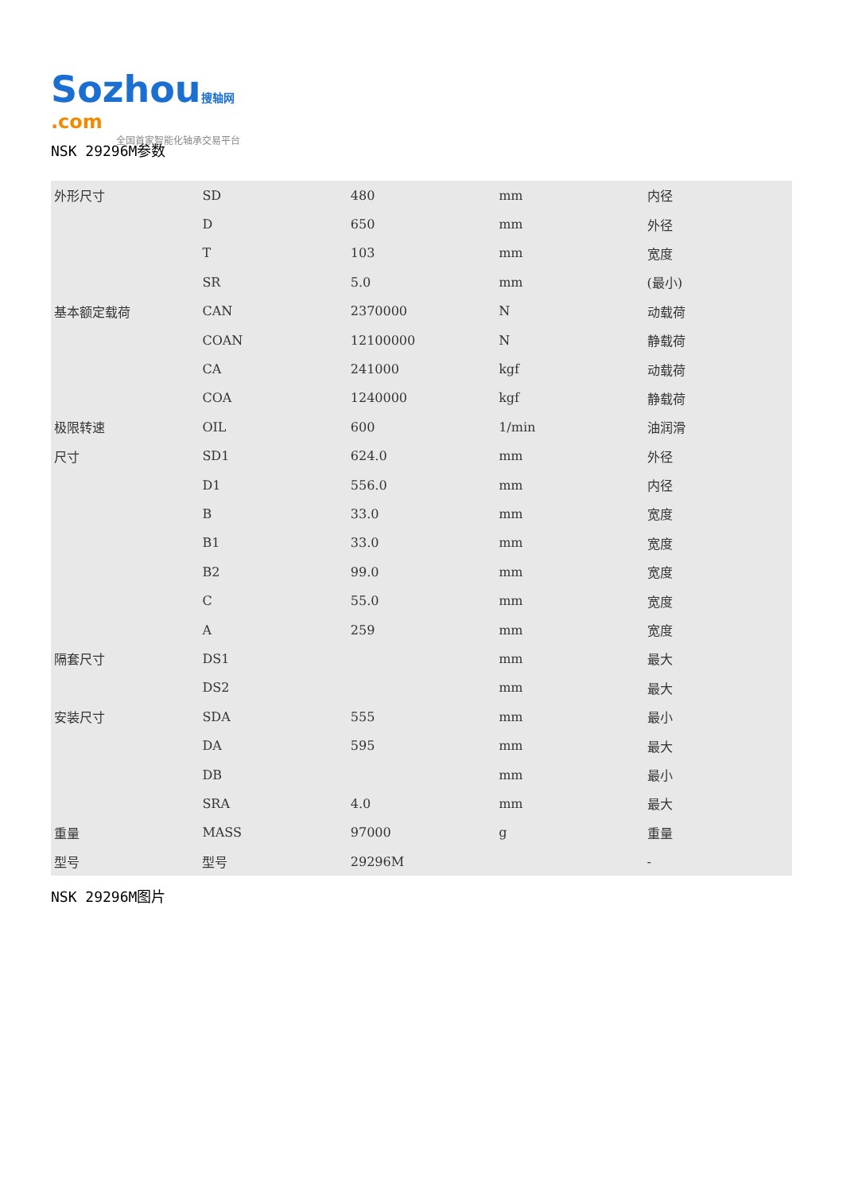Sozhou 搜轴网
.com
全国首家智能化轴承交易平台
NSK 29296M参数
| 外形尺寸 | SD | 480 | mm | 内径 |
| | D | 650 | mm | 外径 |
| | T | 103 | mm | 宽度 |
| | SR | 5.0 | mm | (最小) |
| 基本额定载荷 | CAN | 2370000 | N | 动载荷 |
| | COAN | 12100000 | N | 静载荷 |
| | CA | 241000 | kgf | 动载荷 |
| | COA | 1240000 | kgf | 静载荷 |
| 极限转速 | OIL | 600 | 1/min | 油润滑 |
| 尺寸 | SD1 | 624.0 | mm | 外径 |
| | D1 | 556.0 | mm | 内径 |
| | B | 33.0 | mm | 宽度 |
| | B1 | 33.0 | mm | 宽度 |
| | B2 | 99.0 | mm | 宽度 |
| | C | 55.0 | mm | 宽度 |
| | A | 259 | mm | 宽度 |
| 隔套尺寸 | DS1 | | mm | 最大 |
| | DS2 | | mm | 最大 |
| 安装尺寸 | SDA | 555 | mm | 最小 |
| | DA | 595 | mm | 最大 |
| | DB | | mm | 最小 |
| | SRA | 4.0 | mm | 最大 |
| 重量 | MASS | 97000 | g | 重量 |
| 型号 | 型号 | 29296M | | - |
NSK 29296M图片